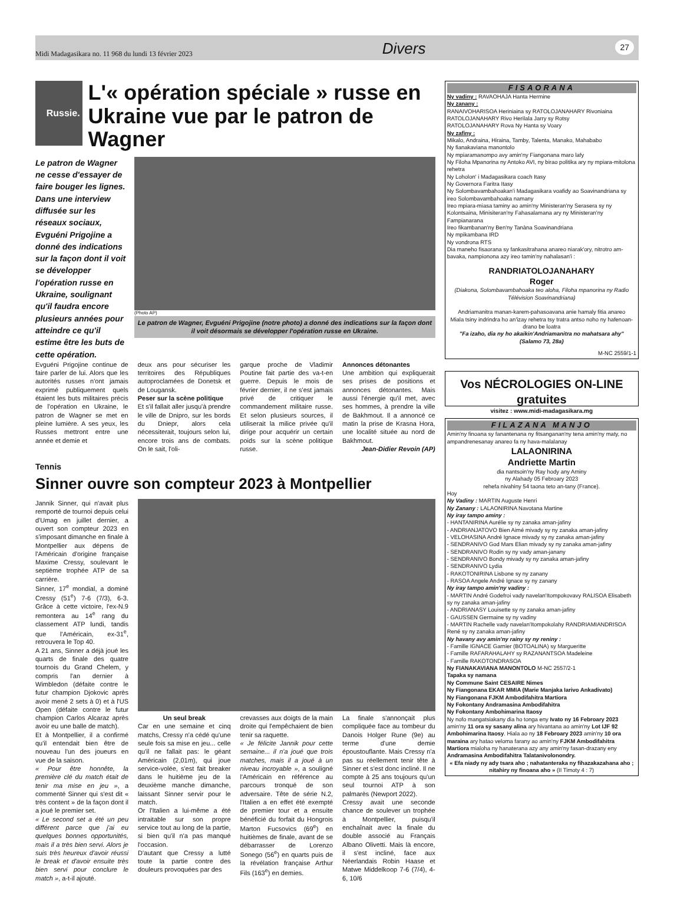Midi Madagasikara no. 11 968 du lundi 13 février 2023 Divers 27
Russie.
L'« opération spéciale » russe en Ukraine vue par le patron de Wagner
Le patron de Wagner ne cesse d'essayer de faire bouger les lignes. Dans une interview diffusée sur les réseaux sociaux, Evguéni Prigojine a donné des indications sur la façon dont il voit se développer l'opération russe en Ukraine, soulignant qu'il faudra encore plusieurs années pour atteindre ce qu'il estime être les buts de cette opération.
(Photo AP)
Le patron de Wagner, Evguéni Prigojine (notre photo) a donné des indications sur la façon dont il voit désormais se développer l'opération russe en Ukraine.
Evguéni Prigojine continue de faire parler de lui. Alors que les autorités russes n'ont jamais exprimé publiquement quels étaient les buts militaires précis de l'opération en Ukraine, le patron de Wagner se met en pleine lumière. A ses yeux, les Russes mettront entre une année et demie et
deux ans pour sécuriser les territoires des Républiques autoproclamées de Donetsk et de Lougansk.
Peser sur la scène politique
Et s'il fallait aller jusqu'à prendre le ville de Dnipro, sur les bords du Dniepr, alors cela nécessiterait, toujours selon lui, encore trois ans de combats. On le sait, l'oli-
garque proche de Vladimir Poutine fait partie des va-t-en guerre. Depuis le mois de février dernier, il ne s'est jamais privé de critiquer le commandement militaire russe. Et selon plusieurs sources, il utiliserait la milice privée qu'il dirige pour acquérir un certain poids sur la scène politique russe.
Annonces détonantes
Une ambition qui expliquerait ses prises de positions et annonces détonantes. Mais aussi l'énergie qu'il met, avec ses hommes, à prendre la ville de Bakhmout. Il a annoncé ce matin la prise de Krasna Hora, une localité située au nord de Bakhmout.
Jean-Didier Revoin (AP)
Tennis
Sinner ouvre son compteur 2023 à Montpellier
Jannik Sinner, qui n'avait plus remporté de tournoi depuis celui d'Umag en juillet dernier, a ouvert son compteur 2023 en s'imposant dimanche en finale à Montpellier aux dépens de l'Américain d'origine française Maxime Cressy, soulevant le septième trophée ATP de sa carrière.
Sinner, 17<sup>e</sup> mondial, a dominé Cressy (51<sup>e</sup>) 7-6 (7/3), 6-3. Grâce à cette victoire, l'ex-N.9 remontera au 14<sup>e</sup> rang du classement ATP lundi, tandis que l'Américain, ex-31<sup>e</sup>, retrouvera le Top 40.
A 21 ans, Sinner a déjà joué les quarts de finale des quatre tournois du Grand Chelem, y compris l'an dernier à Wimbledon (défaite contre le futur champion Djokovic après avoir mené 2 sets à 0) et à l'US Open (défaite contre le futur champion Carlos Alcaraz après avoir eu une balle de match).
Et à Montpellier, il a confirmé qu'il entendait bien être de nouveau l'un des joueurs en vue de la saison.
« Pour être honnête, la première clé du match était de tenir ma mise en jeu », a commenté Sinner qui s'est dit « très content » de la façon dont il a joué le premier set.
« Le second set a été un peu différent parce que j'ai eu quelques bonnes opportunités, mais il a très bien servi. Alors je suis très heureux d'avoir réussi le break et d'avoir ensuite très bien servi pour conclure le match », a-t-il ajouté.
Un seul break
Car en une semaine et cinq matchs, Cressy n'a cédé qu'une seule fois sa mise en jeu... celle qu'il ne fallait pas: le géant Américain (2,01m), qui joue service-volée, s'est fait breaker dans le huitième jeu de la deuxième manche dimanche, laissant Sinner servir pour le match.
Or l'Italien a lui-même a été intraitable sur son propre service tout au long de la partie, si bien qu'il n'a pas manqué l'occasion.
D'autant que Cressy a lutté toute la partie contre des douleurs provoquées par des
crevasses aux doigts de la main droite qui l'empêchaient de bien tenir sa raquette.
« Je félicite Jannik pour cette semaine... il n'a joué que trois matches, mais il a joué à un niveau incroyable », a souligné l'Américain en référence au parcours tronqué de son adversaire. Tête de série N.2, l'Italien a en effet été exempté de premier tour et a ensuite bénéficié du forfait du Hongrois Marton Fucsovics (69<sup>e</sup>) en huitièmes de finale, avant de se débarrasser de Lorenzo Sonego (56<sup>e</sup>) en quarts puis de la révélation française Arthur Fils (163<sup>e</sup>) en demies.
La finale s'annonçait plus compliquée face au tombeur du Danois Holger Rune (9e) au terme d'une demie époustouflante. Mais Cressy n'a pas su réellement tenir tête à Sinner et s'est donc incliné. Il ne compte à 25 ans toujours qu'un seul tournoi ATP à son palmarès (Newport 2022).
Cressy avait une seconde chance de soulever un trophée à Montpellier, puisqu'il enchaînait avec la finale du double associé au Français Albano Olivetti. Mais là encore, il s'est incliné, face aux Néerlandais Robin Haase et Matwe Middelkoop 7-6 (7/4), 4-6, 10/6
FISAORANA
Ny vadiny : RAVAOHAJA Hanta Hermine
Ny zanany :
RANAIVOHARISOA Heriniaina sy RATOLOJANAHARY Rivoniaina
RATOLOJANAHARY Rivo Herilala Jarry sy Rotsy
RATOLOJANAHARY Rova Ny Hanta sy Voary
Ny zafiny :
Mikalo, Andraina, Hiraina, Tamby, Talenta, Manako, Mahababo
Ny fianakaviana manontolo
Ny mpiaramanompo avy amin'ny Fiangonana maro lafy
Ny Filoha Mpanorina ny Antoko AVI, ny birao politika ary ny mpiara-mitolona rehetra
Ny Loholon' i Madagasikara coach Itasy
Ny Governora Faritra Itasy
Ny Solombavambahoakan'i Madagasikara voafidy ao Soavinandriana sy ireo Solombavambahoaka namany
Ireo mpiara-miasa taminy ao amin'ny Ministeran'ny Serasera sy ny Kolontsaina, Minisiteran'ny Fahasalamana ary ny Ministeran'ny Fampianarana
Ireo fikambanan'ny Ben'ny Tanàna Soavinandriana
Ny mpikambana IRD
Ny vondrona RTS
Dia maneho fisaorana sy fankasitrahana anareo niarak'ory, nitrotro am-bavaka, nampionona azy ireo tamin'ny nahalasan'i :
RANDRIATOLOJANAHARY
Roger
(Diakona, Solombavambahoaka teo aloha, Filoha mpanorina ny Radio Télévision Soavinandriana)
Andriamanitra manan-karem-pahasoavana anie hamaly fitia anareo
Miala tsiny indrindra ho an'izay rehetra tsy tratra antso noho ny hafenoan-drano be loatra
"Fa izaho, dia ny ho akaikin'Andriamanitra no mahatsara ahy"
(Salamo 73, 28a)
M-NC 2559/1-1
Vos NÉCROLOGIES ON-LINE gratuites
visitez : www.midi-madagasikara.mg
FILAZANA MANJO
Amin'ny finoana sy fanantenana ny fitsanganan'ny tena amin'ny maty, no ampandrenesanay anareo fa ny hava-malalanay
LALAONIRINA
Andriette Martin
dia nantsoin'ny Ray hody any Aminy
ny Alahady 05 Febroary 2023
rehefa nivahiny 54 taona teto an-tany (France).
Hoy
Ny Vadiny : MARTIN Auguste Henri
Ny Zanany : LALAONIRINA Navotana Martine
Ny iray tampo aminy :
- HANTANIRINA Aurélie sy ny zanaka aman-jafiny
- ANDRIANJATOVO Bien Aimé mivady sy ny zanaka aman-jafiny
- VELOHASINA André Ignace mivady sy ny zanaka aman-jafiny
- SENDRANIVO God Mars Elian mivady sy ny zanaka aman-jafiny
- SENDRANIVO Rodin sy ny vady aman-janany
- SENDRANIVO Bondy mivady sy ny zanaka aman-jafiny
- SENDRANIVO Lydia
- RAKOTONIRINA Lisbone sy ny zanany
- RASOA Angele André Ignace sy ny zanany
Ny iray tampo amin'ny vadiny :
- MARTIN André Godefroi vady navelan'Itompokovavy RALISOA Elisabeth sy ny zanaka aman-jafiny
- ANDRIANASY Louisette sy ny zanaka aman-jafiny
- GAUSSEN Germaine sy ny vadiny
- MARTIN Rachelle vady navelan'Itompokolahy RANDRIAMIANDRISOA René sy ny zanaka aman-jafiny
Ny havany avy amin'ny rainy sy ny reniny :
- Famille IGNACE Garnier (BOTOALINA) sy Margueritte
- Famille RAFARAHALAHY sy RAZANANTSOA Madeleine
- Famille RAKOTONDRASOA
Ny FIANAKAVIANA MANONTOLO M-NC 2557/2-1
Tapaka sy namana
Ny Commune Saint CESAIRE Nimes
Ny Fiangonana EKAR MMIA (Marie Manjaka Iarivo Ankadivato)
Ny Fiangonana FJKM Ambodifahitra Martiora
Ny Fokontany Andramasina Ambodifahitra
Ny Fokontany Ambohimarina Itaosy
Ny nofo mangatsiakany dia ho tonga eny Ivato ny 16 Febroary 2023 amin'ny 11 ora sy sasany alina ary hivantana ao amin'ny Lot IJF 92 Ambohimarina Itaosy. Hiala ao ny 18 Febroary 2023 amin'ny 10 ora maraina ary hatao veloma farany ao amin'ny FJKM Ambodifahitra Martiora mialoha ny hanaterana azy any amin'ny fasan-drazany eny Andramasina Ambodifahitra Talatanivolonondry.
« Efa niady ny ady tsara aho ; nahatanteraka ny fihazakazahana aho ; nitahiry ny finoana aho » (II Timoty 4 : 7)